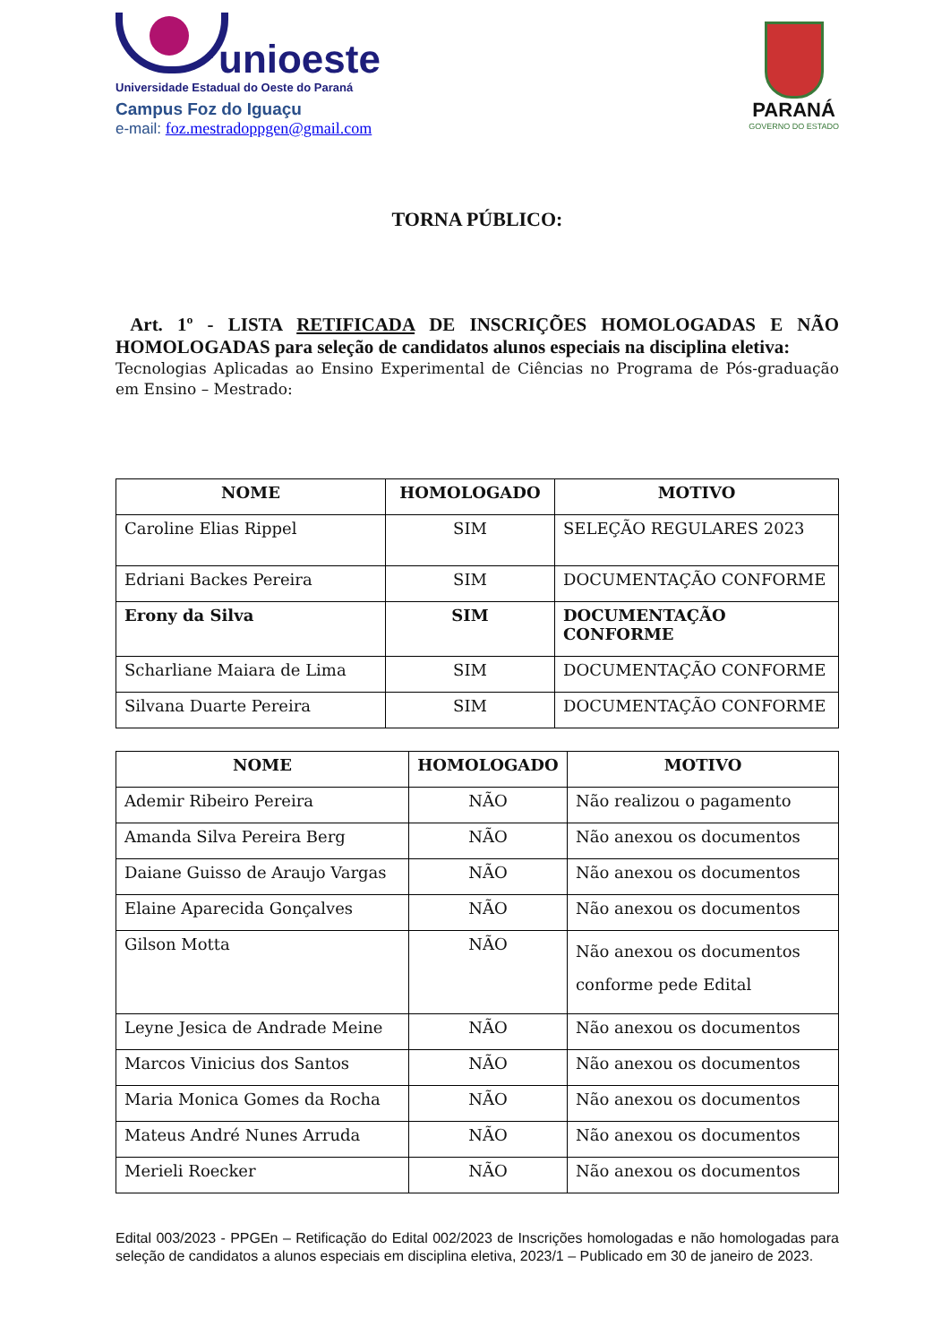unioeste
Universidade Estadual do Oeste do Paraná
Campus Foz do Iguaçu
e-mail: foz.mestradoppgen@gmail.com
PARANÁ
GOVERNO DO ESTADO
TORNA PÚBLICO:
Art. 1º - LISTA RETIFICADA DE INSCRIÇÕES HOMOLOGADAS E NÃO HOMOLOGADAS para seleção de candidatos alunos especiais na disciplina eletiva:
Tecnologias Aplicadas ao Ensino Experimental de Ciências no Programa de Pós-graduação em Ensino – Mestrado:
| NOME | HOMOLOGADO | MOTIVO |
| --- | --- | --- |
| Caroline Elias Rippel | SIM | SELEÇÃO REGULARES 2023 |
| Edriani Backes Pereira | SIM | DOCUMENTAÇÃO CONFORME |
| Erony da Silva | SIM | DOCUMENTAÇÃO CONFORME |
| Scharliane Maiara de Lima | SIM | DOCUMENTAÇÃO CONFORME |
| Silvana Duarte Pereira | SIM | DOCUMENTAÇÃO CONFORME |
| NOME | HOMOLOGADO | MOTIVO |
| --- | --- | --- |
| Ademir Ribeiro Pereira | NÃO | Não realizou o pagamento |
| Amanda Silva Pereira Berg | NÃO | Não anexou os documentos |
| Daiane Guisso de Araujo Vargas | NÃO | Não anexou os documentos |
| Elaine Aparecida Gonçalves | NÃO | Não anexou os documentos |
| Gilson Motta | NÃO | Não anexou os documentos conforme pede Edital |
| Leyne Jesica de Andrade Meine | NÃO | Não anexou os documentos |
| Marcos Vinicius dos Santos | NÃO | Não anexou os documentos |
| Maria Monica Gomes da Rocha | NÃO | Não anexou os documentos |
| Mateus André Nunes Arruda | NÃO | Não anexou os documentos |
| Merieli Roecker | NÃO | Não anexou os documentos |
Edital 003/2023 - PPGEn – Retificação do Edital 002/2023 de Inscrições homologadas e não homologadas para seleção de candidatos a alunos especiais em disciplina eletiva, 2023/1 – Publicado em 30 de janeiro de 2023.